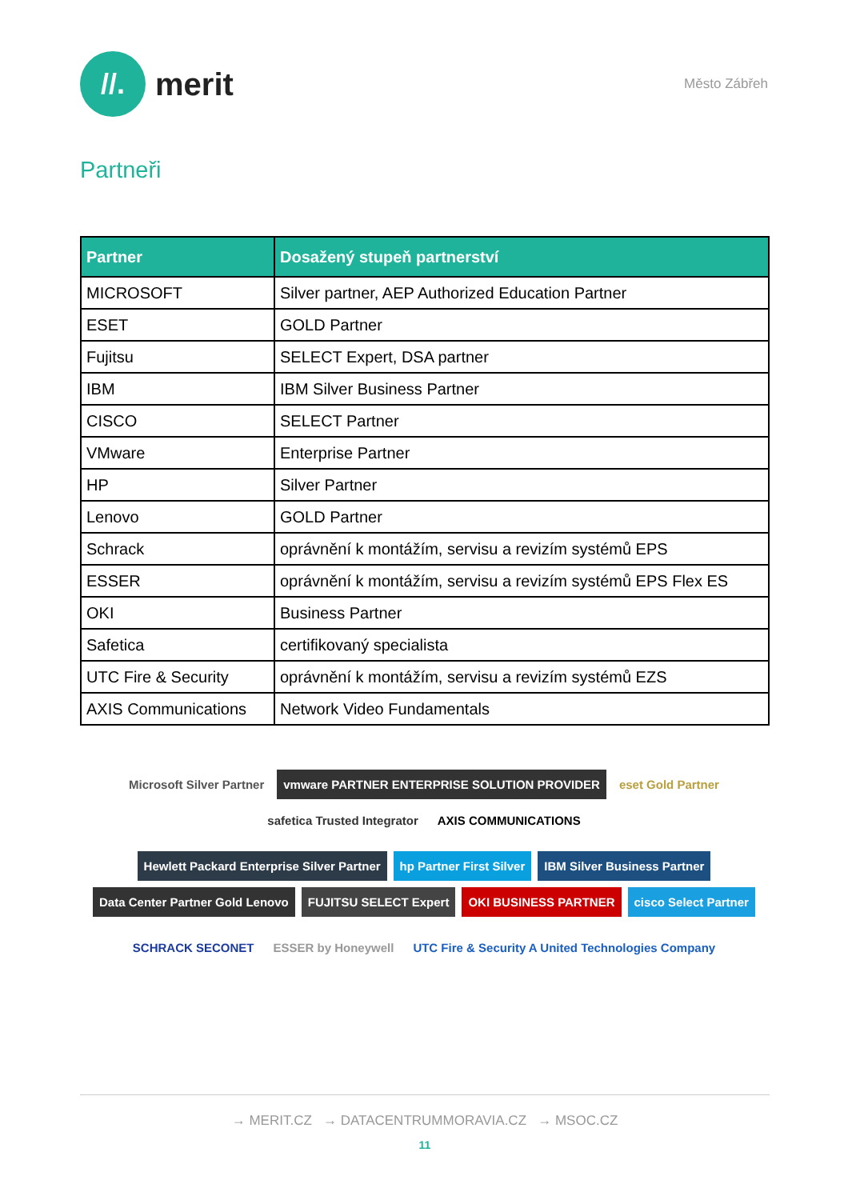//.
merit
Město Zábřeh
Partneři
| Partner | Dosažený stupeň partnerství |
| --- | --- |
| MICROSOFT | Silver partner, AEP Authorized Education Partner |
| ESET | GOLD Partner |
| Fujitsu | SELECT Expert, DSA partner |
| IBM | IBM Silver Business Partner |
| CISCO | SELECT Partner |
| VMware | Enterprise Partner |
| HP | Silver Partner |
| Lenovo | GOLD Partner |
| Schrack | oprávnění k montážím, servisu a revizím systémů EPS |
| ESSER | oprávnění k montážím, servisu a revizím systémů EPS Flex ES |
| OKI | Business Partner |
| Safetica | certifikovaný specialista |
| UTC Fire & Security | oprávnění k montážím, servisu a revizím systémů EZS |
| AXIS Communications | Network Video Fundamentals |
Microsoft Silver Partner
vmware PARTNER ENTERPRISE SOLUTION PROVIDER
eset Gold Partner
safetica Trusted Integrator
AXIS COMMUNICATIONS
Hewlett Packard Enterprise Silver Partner
hp Partner First Silver
IBM Silver Business Partner
Data Center Partner Gold Lenovo
FUJITSU SELECT Expert
OKI BUSINESS PARTNER
cisco Select Partner
SCHRACK SECONET
ESSER by Honeywell
UTC Fire & Security A United Technologies Company
→ MERIT.CZ → DATACENTRUMMORAVIA.CZ → MSOC.CZ
11